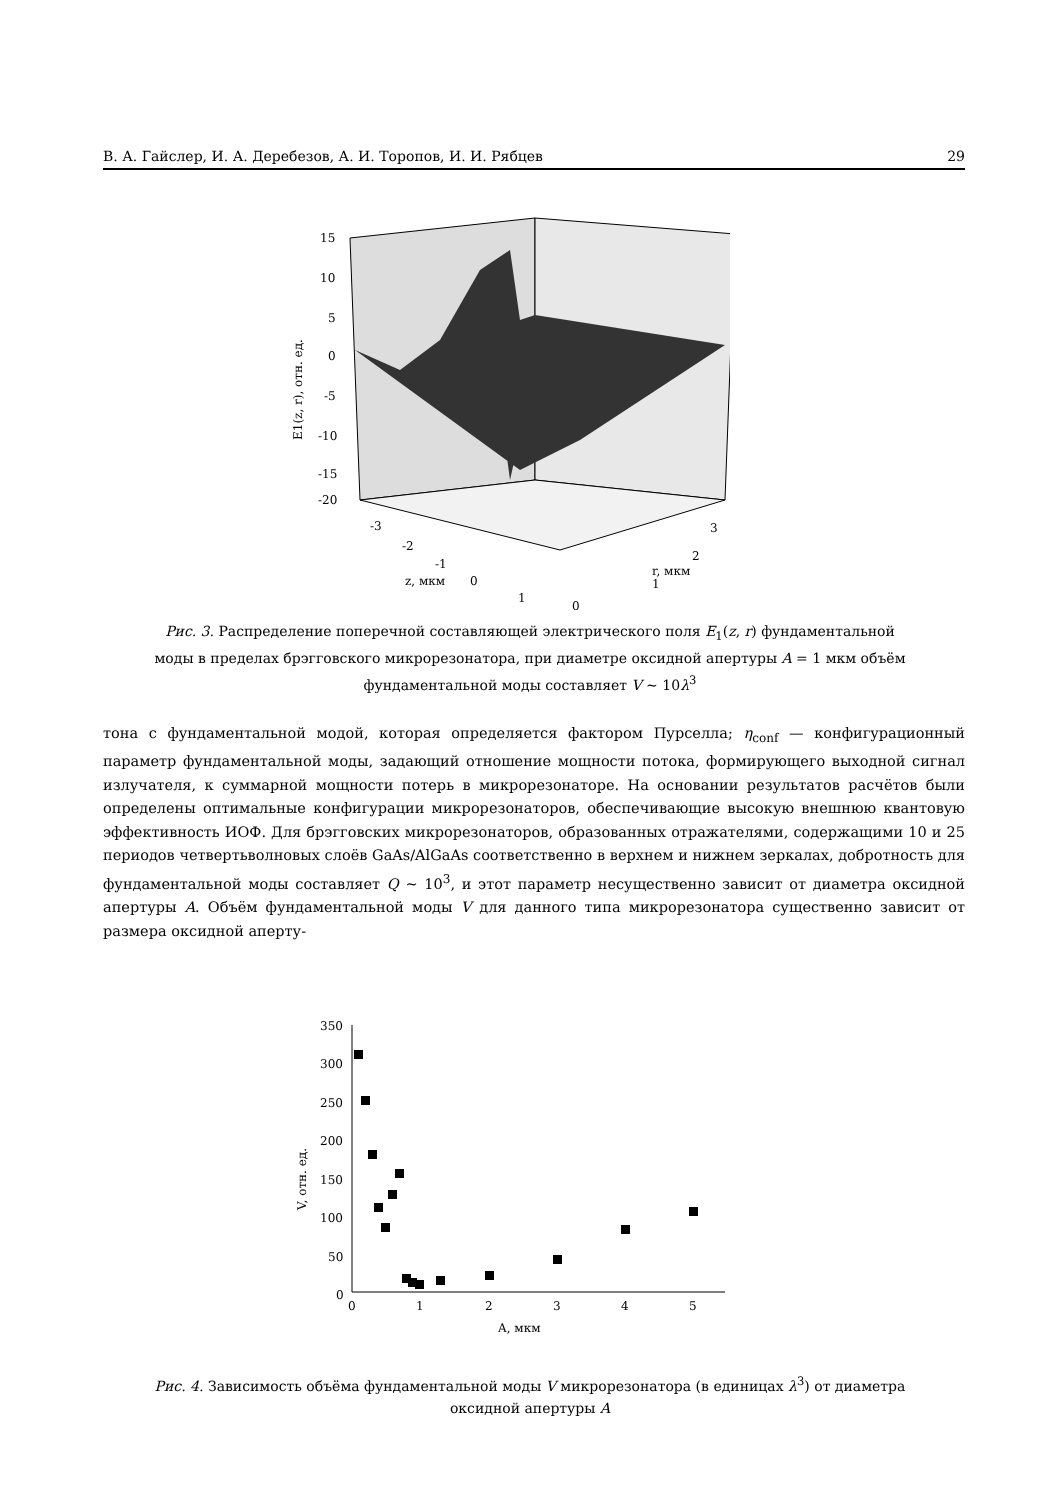В. А. Гайслер, И. А. Деребезов, А. И. Торопов, И. И. Рябцев 29
15
10
5
0
-5
-10
-15
-20
-3
-2
-1
0
1
0
1
2
3
z, мкм
r, мкм
E1(z, r), отн. ед.
Рис. 3. Распределение поперечной составляющей электрического поля E<sub>1</sub>(z, r) фундаментальной моды в пределах брэгговского микрорезонатора, при диаметре оксидной апертуры A = 1 мкм объём фундаментальной моды составляет V ∼ 10λ<sup>3</sup>
тона с фундаментальной модой, которая определяется фактором Пурселла; η<sub>conf</sub> — конфигурационный параметр фундаментальной моды, задающий отношение мощности потока, формирующего выходной сигнал излучателя, к суммарной мощности потерь в микрорезонаторе. На основании результатов расчётов были определены оптимальные конфигурации микрорезонаторов, обеспечивающие высокую внешнюю квантовую эффективность ИОФ. Для брэгговских микрорезонаторов, образованных отражателями, содержащими 10 и 25 периодов четвертьволновых слоёв GaAs/AlGaAs соответственно в верхнем и нижнем зеркалах, добротность для фундаментальной моды составляет Q ∼ 10<sup>3</sup>, и этот параметр несущественно зависит от диаметра оксидной апертуры A. Объём фундаментальной моды V для данного типа микрорезонатора существенно зависит от размера оксидной аперту-
350
300
250
200
150
100
50
0
0
1
2
3
4
5
A, мкм
V, отн. ед.
Рис. 4. Зависимость объёма фундаментальной моды V микрорезонатора (в единицах λ<sup>3</sup>) от диаметра оксидной апертуры A